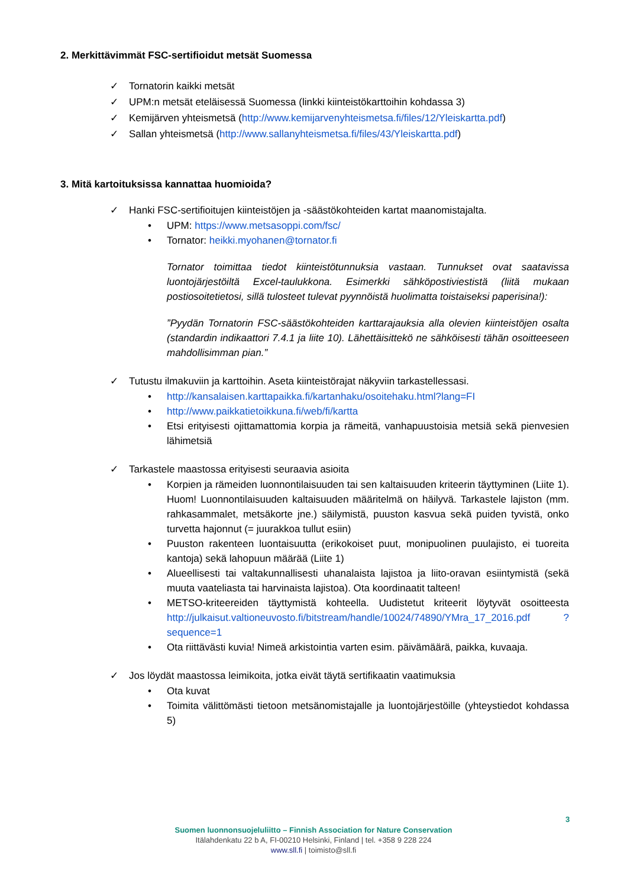2. Merkittävimmät FSC-sertifioidut metsät Suomessa
✓ Tornatorin kaikki metsät
✓ UPM:n metsät eteläisessä Suomessa (linkki kiinteistökarttoihin kohdassa 3)
✓ Kemijärven yhteismetsä (http://www.kemijarvenyhteismetsa.fi/files/12/Yleiskartta.pdf)
✓ Sallan yhteismetsä (http://www.sallanyhteismetsa.fi/files/43/Yleiskartta.pdf)
3. Mitä kartoituksissa kannattaa huomioida?
✓ Hanki FSC-sertifioitujen kiinteistöjen ja -säästökohteiden kartat maanomistajalta.
• UPM: https://www.metsasoppi.com/fsc/
• Tornator: heikki.myohanen@tornator.fi
Tornator toimittaa tiedot kiinteistötunnuksia vastaan. Tunnukset ovat saatavissa luontojärjestöiltä Excel-taulukkona. Esimerkki sähköpostiviestistä (liitä mukaan postiosoitetietosi, sillä tulosteet tulevat pyynnöistä huolimatta toistaiseksi paperisina!):
”Pyydän Tornatorin FSC-säästökohteiden karttarajauksia alla olevien kiinteistöjen osalta (standardin indikaattori 7.4.1 ja liite 10). Lähettäisittekö ne sähköisesti tähän osoitteeseen mahdollisimman pian.”
✓ Tutustu ilmakuviin ja karttoihin. Aseta kiinteistörajat näkyviin tarkastellessasi.
• http://kansalaisen.karttapaikka.fi/kartanhaku/osoitehaku.html?lang=FI
• http://www.paikkatietoikkuna.fi/web/fi/kartta
• Etsi erityisesti ojittamattomia korpia ja rämeitä, vanhapuustoisia metsiä sekä pienvesien lähimetsiä
✓ Tarkastele maastossa erityisesti seuraavia asioita
• Korpien ja rämeiden luonnontilaisuuden tai sen kaltaisuuden kriteerin täyttyminen (Liite 1). Huom! Luonnontilaisuuden kaltaisuuden määritelmä on häilyvä. Tarkastele lajiston (mm. rahkasammalet, metsäkorte jne.) säilymistä, puuston kasvua sekä puiden tyvistä, onko turvetta hajonnut (= juurakkoa tullut esiin)
• Puuston rakenteen luontaisuutta (erikokoiset puut, monipuolinen puulajisto, ei tuoreita kantoja) sekä lahopuun määrää (Liite 1)
• Alueellisesti tai valtakunnallisesti uhanalaista lajistoa ja liito-oravan esiintymistä (sekä muuta vaateliasta tai harvinaista lajistoa). Ota koordinaatit talteen!
• METSO-kriteereiden täyttymistä kohteella. Uudistetut kriteerit löytyvät osoitteesta http://julkaisut.valtioneuvosto.fi/bitstream/handle/10024/74890/YMra_17_2016.pdf ?sequence=1
• Ota riittävästi kuvia! Nimeä arkistointia varten esim. päivämäärä, paikka, kuvaaja.
✓ Jos löydät maastossa leimikoita, jotka eivät täytä sertifikaatin vaatimuksia
• Ota kuvat
• Toimita välittömästi tietoon metsänomistajalle ja luontojärjestöille (yhteystiedot kohdassa 5)
3
Suomen luonnonsuojeluliitto – Finnish Association for Nature Conservation
Itälahdenkatu 22 b A, FI-00210 Helsinki, Finland | tel. +358 9 228 224
www.sll.fi | toimisto@sll.fi